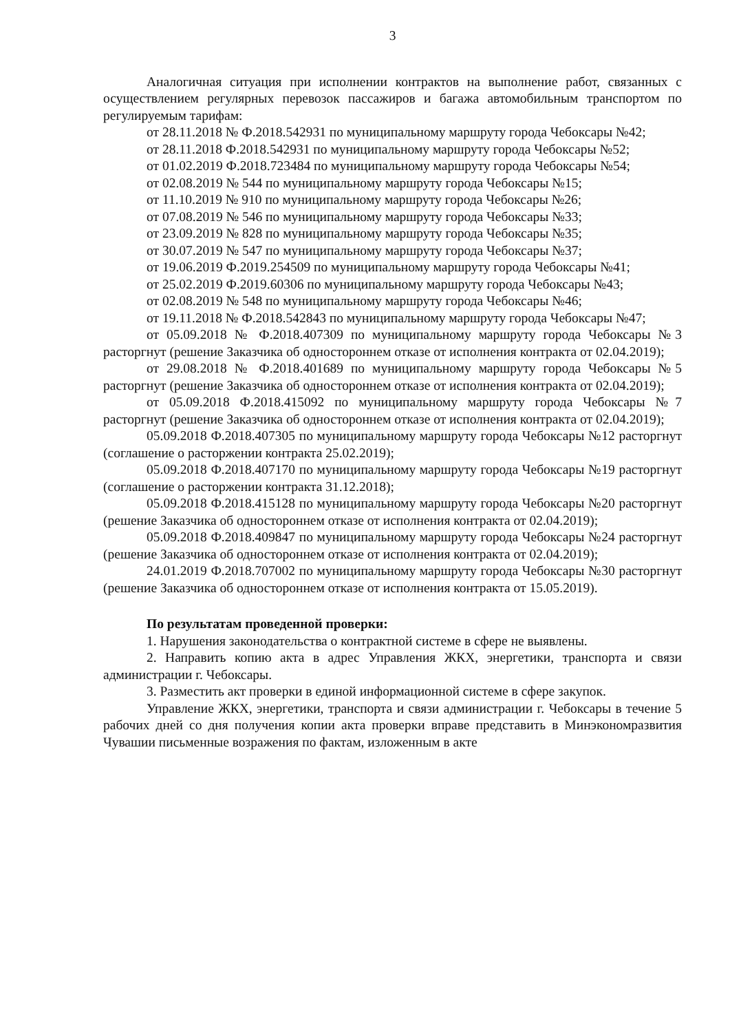3
Аналогичная ситуация при исполнении контрактов на выполнение работ, связанных с осуществлением регулярных перевозок пассажиров и багажа автомобильным транспортом по регулируемым тарифам:
от 28.11.2018 № Ф.2018.542931 по муниципальному маршруту города Чебоксары №42;
от 28.11.2018 Ф.2018.542931 по муниципальному маршруту города Чебоксары №52;
от 01.02.2019 Ф.2018.723484 по муниципальному маршруту города Чебоксары №54;
от 02.08.2019 № 544 по муниципальному маршруту города Чебоксары №15;
от 11.10.2019 № 910 по муниципальному маршруту города Чебоксары №26;
от 07.08.2019 № 546 по муниципальному маршруту города Чебоксары №33;
от 23.09.2019 № 828 по муниципальному маршруту города Чебоксары №35;
от 30.07.2019 № 547 по муниципальному маршруту города Чебоксары №37;
от 19.06.2019 Ф.2019.254509 по муниципальному маршруту города Чебоксары №41;
от 25.02.2019 Ф.2019.60306 по муниципальному маршруту города Чебоксары №43;
от 02.08.2019 № 548 по муниципальному маршруту города Чебоксары №46;
от 19.11.2018 № Ф.2018.542843 по муниципальному маршруту города Чебоксары №47;
от 05.09.2018 № Ф.2018.407309 по муниципальному маршруту города Чебоксары №3 расторгнут (решение Заказчика об одностороннем отказе от исполнения контракта от 02.04.2019);
от 29.08.2018 № Ф.2018.401689 по муниципальному маршруту города Чебоксары №5 расторгнут (решение Заказчика об одностороннем отказе от исполнения контракта от 02.04.2019);
от 05.09.2018 Ф.2018.415092 по муниципальному маршруту города Чебоксары №7 расторгнут (решение Заказчика об одностороннем отказе от исполнения контракта от 02.04.2019);
05.09.2018 Ф.2018.407305 по муниципальному маршруту города Чебоксары №12 расторгнут (соглашение о расторжении контракта 25.02.2019);
05.09.2018 Ф.2018.407170 по муниципальному маршруту города Чебоксары №19 расторгнут (соглашение о расторжении контракта 31.12.2018);
05.09.2018 Ф.2018.415128 по муниципальному маршруту города Чебоксары №20 расторгнут (решение Заказчика об одностороннем отказе от исполнения контракта от 02.04.2019);
05.09.2018 Ф.2018.409847 по муниципальному маршруту города Чебоксары №24 расторгнут (решение Заказчика об одностороннем отказе от исполнения контракта от 02.04.2019);
24.01.2019 Ф.2018.707002 по муниципальному маршруту города Чебоксары №30 расторгнут (решение Заказчика об одностороннем отказе от исполнения контракта от 15.05.2019).
По результатам проведенной проверки:
1. Нарушения законодательства о контрактной системе в сфере не выявлены.
2. Направить копию акта в адрес Управления ЖКХ, энергетики, транспорта и связи администрации г. Чебоксары.
3. Разместить акт проверки в единой информационной системе в сфере закупок.
Управление ЖКХ, энергетики, транспорта и связи администрации г. Чебоксары в течение 5 рабочих дней со дня получения копии акта проверки вправе представить в Минэкономразвития Чувашии письменные возражения по фактам, изложенным в акте